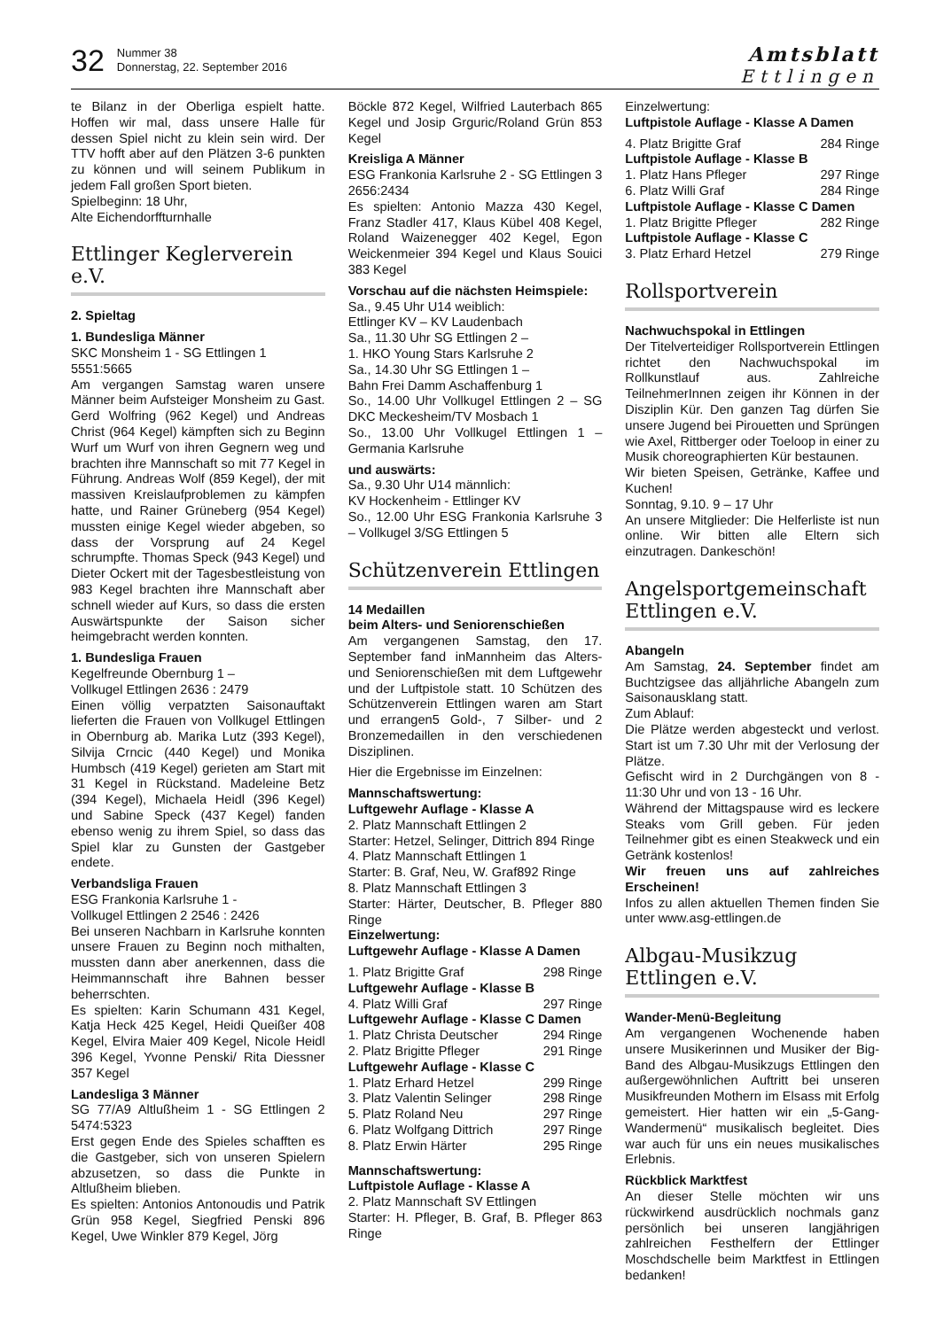32
Nummer 38
Donnerstag, 22. September 2016
Amtsblatt
Ettlingen
te Bilanz in der Oberliga espielt hatte. Hoffen wir mal, dass unsere Halle für dessen Spiel nicht zu klein sein wird. Der TTV hofft aber auf den Plätzen 3-6 punkten zu können und will seinem Publikum in jedem Fall großen Sport bieten.
Spielbeginn: 18 Uhr,
Alte Eichendorffturnhalle
Ettlinger Keglerverein e.V.
2. Spieltag
1. Bundesliga Männer
SKC Monsheim 1 - SG Ettlingen 1
5551:5665
Am vergangen Samstag waren unsere Männer beim Aufsteiger Monsheim zu Gast. Gerd Wolfring (962 Kegel) und Andreas Christ (964 Kegel) kämpften sich zu Beginn Wurf um Wurf von ihren Gegnern weg und brachten ihre Mannschaft so mit 77 Kegel in Führung. Andreas Wolf (859 Kegel), der mit massiven Kreislaufproblemen zu kämpfen hatte, und Rainer Grüneberg (954 Kegel) mussten einige Kegel wieder abgeben, so dass der Vorsprung auf 24 Kegel schrumpfte. Thomas Speck (943 Kegel) und Dieter Ockert mit der Tagesbestleistung von 983 Kegel brachten ihre Mannschaft aber schnell wieder auf Kurs, so dass die ersten Auswärtspunkte der Saison sicher heimgebracht werden konnten.
1. Bundesliga Frauen
Kegelfreunde Obernburg 1 –
Vollkugel Ettlingen 2636 : 2479
Einen völlig verpatzten Saisonauftakt lieferten die Frauen von Vollkugel Ettlingen in Obernburg ab. Marika Lutz (393 Kegel), Silvija Crncic (440 Kegel) und Monika Humbsch (419 Kegel) gerieten am Start mit 31 Kegel in Rückstand. Madeleine Betz (394 Kegel), Michaela Heidl (396 Kegel) und Sabine Speck (437 Kegel) fanden ebenso wenig zu ihrem Spiel, so dass das Spiel klar zu Gunsten der Gastgeber endete.
Verbandsliga Frauen
ESG Frankonia Karlsruhe 1 -
Vollkugel Ettlingen 2 2546 : 2426
Bei unseren Nachbarn in Karlsruhe konnten unsere Frauen zu Beginn noch mithalten, mussten dann aber anerkennen, dass die Heimmannschaft ihre Bahnen besser beherrschten.
Es spielten: Karin Schumann 431 Kegel, Katja Heck 425 Kegel, Heidi Queißer 408 Kegel, Elvira Maier 409 Kegel, Nicole Heidl 396 Kegel, Yvonne Penski/ Rita Diessner 357 Kegel
Landesliga 3 Männer
SG 77/A9 Altlußheim 1 - SG Ettlingen 2 5474:5323
Erst gegen Ende des Spieles schafften es die Gastgeber, sich von unseren Spielern abzusetzen, so dass die Punkte in Altlußheim blieben.
Es spielten: Antonios Antonoudis und Patrik Grün 958 Kegel, Siegfried Penski 896 Kegel, Uwe Winkler 879 Kegel, Jörg
Böckle 872 Kegel, Wilfried Lauterbach 865 Kegel und Josip Grguric/Roland Grün 853 Kegel
Kreisliga A Männer
ESG Frankonia Karlsruhe 2 - SG Ettlingen 3 2656:2434
Es spielten: Antonio Mazza 430 Kegel, Franz Stadler 417, Klaus Kübel 408 Kegel, Roland Waizenegger 402 Kegel, Egon Weickenmeier 394 Kegel und Klaus Souici 383 Kegel
Vorschau auf die nächsten Heimspiele:
Sa., 9.45 Uhr U14 weiblich:
Ettlinger KV – KV Laudenbach
Sa., 11.30 Uhr SG Ettlingen 2 –
1. HKO Young Stars Karlsruhe 2
Sa., 14.30 Uhr SG Ettlingen 1 –
Bahn Frei Damm Aschaffenburg 1
So., 14.00 Uhr Vollkugel Ettlingen 2 – SG DKC Meckesheim/TV Mosbach 1
So., 13.00 Uhr Vollkugel Ettlingen 1 – Germania Karlsruhe
und auswärts:
Sa., 9.30 Uhr U14 männlich:
KV Hockenheim - Ettlinger KV
So., 12.00 Uhr ESG Frankonia Karlsruhe 3 – Vollkugel 3/SG Ettlingen 5
Schützenverein Ettlingen
14 Medaillen
beim Alters- und Seniorenschießen
Am vergangenen Samstag, den 17. September fand inMannheim das Alters- und Seniorenschießen mit dem Luftgewehr und der Luftpistole statt. 10 Schützen des Schützenverein Ettlingen waren am Start und errangen5 Gold-, 7 Silber- und 2 Bronzemedaillen in den verschiedenen Disziplinen.
Hier die Ergebnisse im Einzelnen:
Mannschaftswertung:
Luftgewehr Auflage - Klasse A
2. Platz Mannschaft Ettlingen 2
Starter: Hetzel, Selinger, Dittrich 894 Ringe
4. Platz Mannschaft Ettlingen 1
Starter: B. Graf, Neu, W. Graf892 Ringe
8. Platz Mannschaft Ettlingen 3
Starter: Härter, Deutscher, B. Pfleger 880 Ringe
Einzelwertung:
Luftgewehr Auflage - Klasse A Damen
1. Platz Brigitte Graf 298 Ringe
Luftgewehr Auflage - Klasse B
4. Platz Willi Graf 297 Ringe
Luftgewehr Auflage - Klasse C Damen
1. Platz Christa Deutscher 294 Ringe
2. Platz Brigitte Pfleger 291 Ringe
Luftgewehr Auflage - Klasse C
1. Platz Erhard Hetzel 299 Ringe
3. Platz Valentin Selinger 298 Ringe
5. Platz Roland Neu 297 Ringe
6. Platz Wolfgang Dittrich 297 Ringe
8. Platz Erwin Härter 295 Ringe
Mannschaftswertung:
Luftpistole Auflage - Klasse A
2. Platz Mannschaft SV Ettlingen
Starter: H. Pfleger, B. Graf, B. Pfleger 863 Ringe
Einzelwertung:
Luftpistole Auflage - Klasse A Damen
4. Platz Brigitte Graf 284 Ringe
Luftpistole Auflage - Klasse B
1. Platz Hans Pfleger 297 Ringe
6. Platz Willi Graf 284 Ringe
Luftpistole Auflage - Klasse C Damen
1. Platz Brigitte Pfleger 282 Ringe
Luftpistole Auflage - Klasse C
3. Platz Erhard Hetzel 279 Ringe
Rollsportverein
Nachwuchspokal in Ettlingen
Der Titelverteidiger Rollsportverein Ettlingen richtet den Nachwuchspokal im Rollkunstlauf aus. Zahlreiche TeilnehmerInnen zeigen ihr Können in der Disziplin Kür. Den ganzen Tag dürfen Sie unsere Jugend bei Pirouetten und Sprüngen wie Axel, Rittberger oder Toeloop in einer zu Musik choreographierten Kür bestaunen.
Wir bieten Speisen, Getränke, Kaffee und Kuchen!
Sonntag, 9.10. 9 – 17 Uhr
An unsere Mitglieder: Die Helferliste ist nun online. Wir bitten alle Eltern sich einzutragen. Dankeschön!
Angelsportgemeinschaft Ettlingen e.V.
Abangeln
Am Samstag, 24. September findet am Buchtzigsee das alljährliche Abangeln zum Saisonausklang statt.
Zum Ablauf:
Die Plätze werden abgesteckt und verlost. Start ist um 7.30 Uhr mit der Verlosung der Plätze.
Gefischt wird in 2 Durchgängen von 8 - 11:30 Uhr und von 13 - 16 Uhr.
Während der Mittagspause wird es leckere Steaks vom Grill geben. Für jeden Teilnehmer gibt es einen Steakweck und ein Getränk kostenlos!
Wir freuen uns auf zahlreiches Erscheinen!
Infos zu allen aktuellen Themen finden Sie unter www.asg-ettlingen.de
Albgau-Musikzug Ettlingen e.V.
Wander-Menü-Begleitung
Am vergangenen Wochenende haben unsere Musikerinnen und Musiker der Big-Band des Albgau-Musikzugs Ettlingen den außergewöhnlichen Auftritt bei unseren Musikfreunden Mothern im Elsass mit Erfolg gemeistert. Hier hatten wir ein „5-Gang-Wandermenü“ musikalisch begleitet. Dies war auch für uns ein neues musikalisches Erlebnis.
Rückblick Marktfest
An dieser Stelle möchten wir uns rückwirkend ausdrücklich nochmals ganz persönlich bei unseren langjährigen zahlreichen Festhelfern der Ettlinger Moschdschelle beim Marktfest in Ettlingen bedanken!